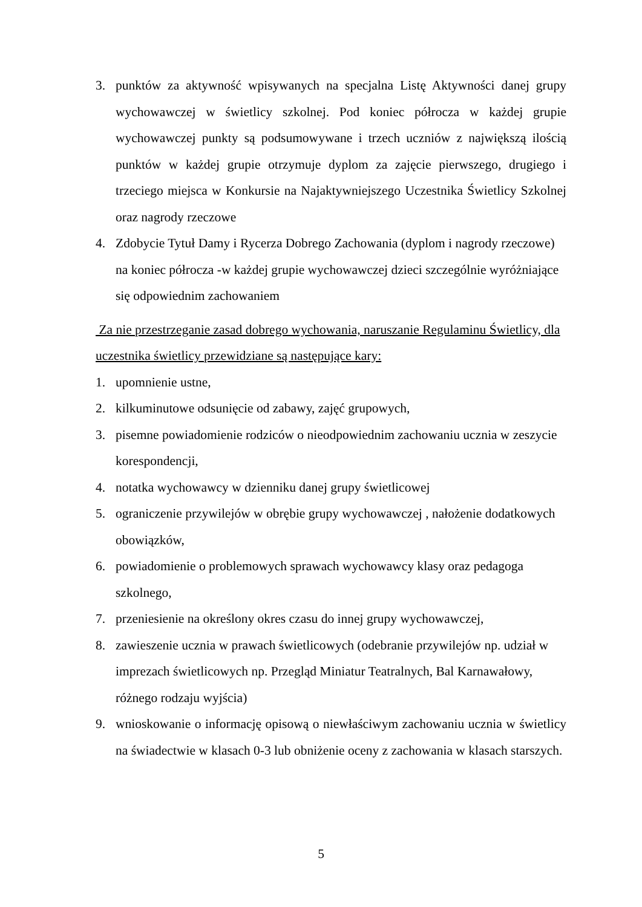3. punktów za aktywność wpisywanych na specjalna Listę Aktywności danej grupy wychowawczej w świetlicy szkolnej. Pod koniec półrocza w każdej grupie wychowawczej punkty są podsumowywane i trzech uczniów z największą ilością punktów w każdej grupie otrzymuje dyplom za zajęcie pierwszego, drugiego i trzeciego miejsca w Konkursie na Najaktywniejszego Uczestnika Świetlicy Szkolnej oraz nagrody rzeczowe
4. Zdobycie Tytuł Damy i Rycerza Dobrego Zachowania (dyplom i nagrody rzeczowe) na koniec półrocza -w każdej grupie wychowawczej dzieci szczególnie wyróżniające się odpowiednim zachowaniem
Za nie przestrzeganie zasad dobrego wychowania, naruszanie Regulaminu Świetlicy, dla uczestnika świetlicy przewidziane są następujące kary:
1. upomnienie ustne,
2. kilkuminutowe odsunięcie od zabawy, zajęć grupowych,
3. pisemne powiadomienie rodziców o nieodpowiednim zachowaniu ucznia w zeszycie korespondencji,
4. notatka wychowawcy w dzienniku danej grupy świetlicowej
5. ograniczenie przywilejów w obrębie grupy wychowawczej , nałożenie dodatkowych obowiązków,
6. powiadomienie o problemowych sprawach wychowawcy klasy oraz pedagoga szkolnego,
7. przeniesienie na określony okres czasu do innej grupy wychowawczej,
8. zawieszenie ucznia w prawach świetlicowych (odebranie przywilejów np. udział w imprezach świetlicowych np. Przegląd Miniatur Teatralnych, Bal Karnawałowy, różnego rodzaju wyjścia)
9. wnioskowanie o informację opisową o niewłaściwym zachowaniu ucznia w świetlicy na świadectwie w klasach 0-3 lub obniżenie oceny z zachowania w klasach starszych.
5